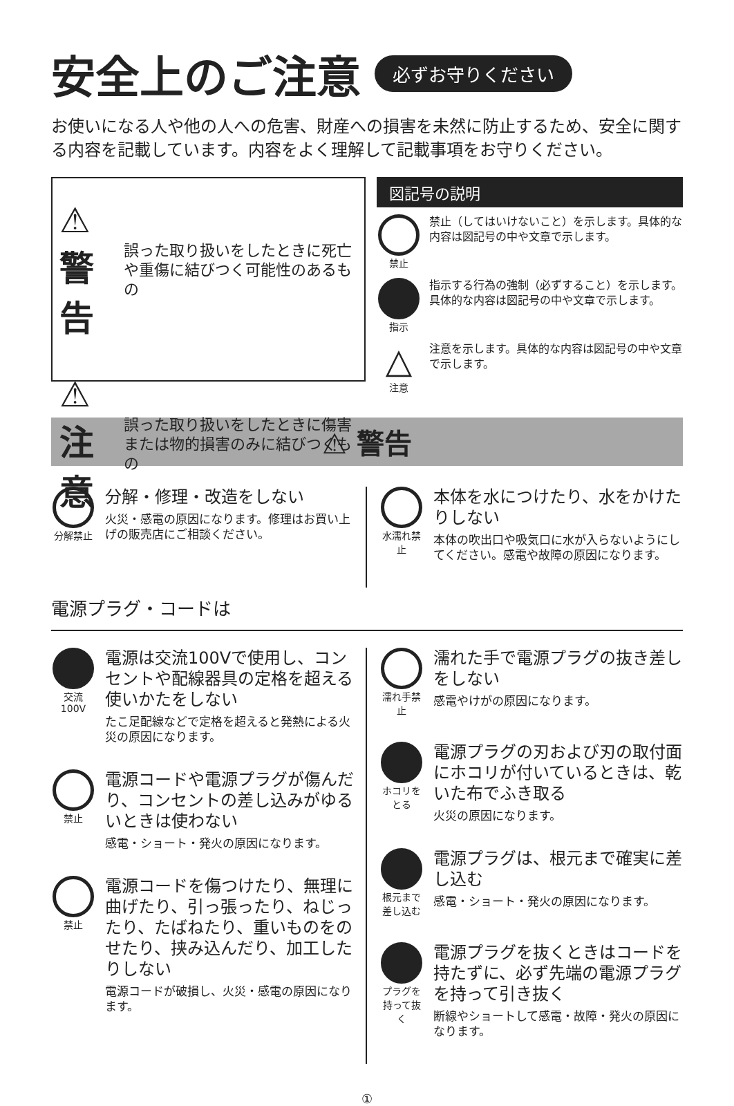安全上のご注意 必ずお守りください
お使いになる人や他の人への危害、財産への損害を未然に防止するため、安全に関する内容を記載しています。内容をよく理解して記載事項をお守りください。
⚠ 警告 誤った取り扱いをしたときに死亡や重傷に結びつく可能性のあるもの
⚠ 注意 誤った取り扱いをしたときに傷害または物的損害のみに結びつくもの
図記号の説明
禁止 禁止（してはいけないこと）を示します。具体的な内容は図記号の中や文章で示します。
指示 指示する行為の強制（必ずすること）を示します。具体的な内容は図記号の中や文章で示します。
△
注意
注意を示します。具体的な内容は図記号の中や文章で示します。
⚠ 警告
分解禁止
分解・修理・改造をしない
火災・感電の原因になります。修理はお買い上げの販売店にご相談ください。
水濡れ禁止
本体を水につけたり、水をかけたりしない
本体の吹出口や吸気口に水が入らないようにしてください。感電や故障の原因になります。
電源プラグ・コードは
交流100V
電源は交流100Vで使用し、コンセントや配線器具の定格を超える使いかたをしない
たこ足配線などで定格を超えると発熱による火災の原因になります。
禁止
電源コードや電源プラグが傷んだり、コンセントの差し込みがゆるいときは使わない
感電・ショート・発火の原因になります。
禁止
電源コードを傷つけたり、無理に曲げたり、引っ張ったり、ねじったり、たばねたり、重いものをのせたり、挟み込んだり、加工したりしない
電源コードが破損し、火災・感電の原因になります。
濡れ手禁止
濡れた手で電源プラグの抜き差しをしない
感電やけがの原因になります。
ホコリをとる
電源プラグの刃および刃の取付面にホコリが付いているときは、乾いた布でふき取る
火災の原因になります。
根元まで差し込む
電源プラグは、根元まで確実に差し込む
感電・ショート・発火の原因になります。
プラグを持って抜く
電源プラグを抜くときはコードを持たずに、必ず先端の電源プラグを持って引き抜く
断線やショートして感電・故障・発火の原因になります。
①